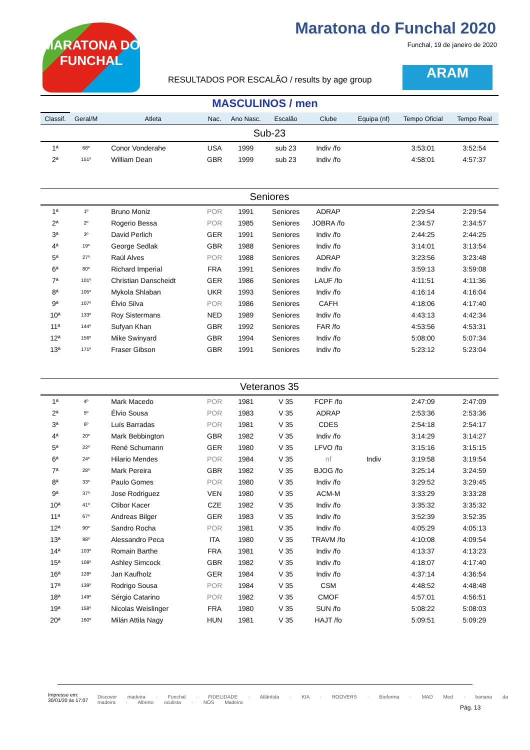MARATONA DO FUNCHAL
Maratona do Funchal 2020
Funchal, 19 de janeiro de 2020
RESULTADOS POR ESCALÃO / results by age group
ARAM
MASCULINOS / men
| Classif. | Geral/M | Atleta | Nac. | Ano Nasc. | Escalão | Clube | Equipa (nf) | Tempo Oficial | Tempo Real |
| --- | --- | --- | --- | --- | --- | --- | --- | --- | --- |
| Sub-23 | | | | | | | | | |
| 1ª | 68º | Conor Vonderahe | USA | 1999 | sub 23 | Indiv /fo | | 3:53:01 | 3:52:54 |
| 2ª | 151º | William Dean | GBR | 1999 | sub 23 | Indiv /fo | | 4:58:01 | 4:57:37 |
| Seniores | | | | | | | | | |
| 1ª | 1º | Bruno Moniz | POR | 1991 | Seniores | ADRAP | | 2:29:54 | 2:29:54 |
| 2ª | 2º | Rogerio Bessa | POR | 1985 | Seniores | JOBRA /fo | | 2:34:57 | 2:34:57 |
| 3ª | 3º | David Perlich | GER | 1991 | Seniores | Indiv /fo | | 2:44:25 | 2:44:25 |
| 4ª | 19º | George Sedlak | GBR | 1988 | Seniores | Indiv /fo | | 3:14:01 | 3:13:54 |
| 5ª | 27º | Raúl Alves | POR | 1988 | Seniores | ADRAP | | 3:23:56 | 3:23:48 |
| 6ª | 80º | Richard Imperial | FRA | 1991 | Seniores | Indiv /fo | | 3:59:13 | 3:59:08 |
| 7ª | 101º | Christian Danscheidt | GER | 1986 | Seniores | LAUF /fo | | 4:11:51 | 4:11:36 |
| 8ª | 105º | Mykola Shlaban | UKR | 1993 | Seniores | Indiv /fo | | 4:16:14 | 4:16:04 |
| 9ª | 107º | Élvio Silva | POR | 1986 | Seniores | CAFH | | 4:18:06 | 4:17:40 |
| 10ª | 133º | Roy Sistermans | NED | 1989 | Seniores | Indiv /fo | | 4:43:13 | 4:42:34 |
| 11ª | 144º | Sufyan Khan | GBR | 1992 | Seniores | FAR /fo | | 4:53:56 | 4:53:31 |
| 12ª | 156º | Mike Swinyard | GBR | 1994 | Seniores | Indiv /fo | | 5:08:00 | 5:07:34 |
| 13ª | 171º | Fraser Gibson | GBR | 1991 | Seniores | Indiv /fo | | 5:23:12 | 5:23:04 |
| Veteranos 35 | | | | | | | | | |
| 1ª | 4º | Mark Macedo | POR | 1981 | V 35 | FCPF /fo | | 2:47:09 | 2:47:09 |
| 2ª | 5º | Élvio Sousa | POR | 1983 | V 35 | ADRAP | | 2:53:36 | 2:53:36 |
| 3ª | 6º | Luís Barradas | POR | 1981 | V 35 | CDES | | 2:54:18 | 2:54:17 |
| 4ª | 20º | Mark Bebbington | GBR | 1982 | V 35 | Indiv /fo | | 3:14:29 | 3:14:27 |
| 5ª | 22º | René Schumann | GER | 1980 | V 35 | LFVO /fo | | 3:15:16 | 3:15:15 |
| 6ª | 24º | Hilario Mendes | POR | 1984 | V 35 | nf | Indiv | 3:19:58 | 3:19:54 |
| 7ª | 28º | Mark Pereira | GBR | 1982 | V 35 | BJOG /fo | | 3:25:14 | 3:24:59 |
| 8ª | 33º | Paulo Gomes | POR | 1980 | V 35 | Indiv /fo | | 3:29:52 | 3:29:45 |
| 9ª | 37º | Jose Rodriguez | VEN | 1980 | V 35 | ACM-M | | 3:33:29 | 3:33:28 |
| 10ª | 41º | Ctibor Kacer | CZE | 1982 | V 35 | Indiv /fo | | 3:35:32 | 3:35:32 |
| 11ª | 67º | Andreas Bilger | GER | 1983 | V 35 | Indiv /fo | | 3:52:39 | 3:52:35 |
| 12ª | 90º | Sandro Rocha | POR | 1981 | V 35 | Indiv /fo | | 4:05:29 | 4:05:13 |
| 13ª | 98º | Alessandro Peca | ITA | 1980 | V 35 | TRAVM /fo | | 4:10:08 | 4:09:54 |
| 14ª | 103º | Romain Barthe | FRA | 1981 | V 35 | Indiv /fo | | 4:13:37 | 4:13:23 |
| 15ª | 108º | Ashley Simcock | GBR | 1982 | V 35 | Indiv /fo | | 4:18:07 | 4:17:40 |
| 16ª | 128º | Jan Kaufholz | GER | 1984 | V 35 | Indiv /fo | | 4:37:14 | 4:36:54 |
| 17ª | 139º | Rodrigo Sousa | POR | 1984 | V 35 | CSM | | 4:48:52 | 4:48:48 |
| 18ª | 149º | Sérgio Catarino | POR | 1982 | V 35 | CMOF | | 4:57:01 | 4:56:51 |
| 19ª | 158º | Nicolas Weislinger | FRA | 1980 | V 35 | SUN /fo | | 5:08:22 | 5:08:03 |
| 20ª | 160º | Milán Attila Nagy | HUN | 1981 | V 35 | HAJT /fo | | 5:09:51 | 5:09:29 |
Impresso em:
30/01/20 às 17:07
Discover madeira · Funchal · FIDELIDADE · Atlântida · KIA · ROOVERS · Bioforma · MAD Med · banana da madeira · Alberto oculista · NOS Madeira
Pág. 13